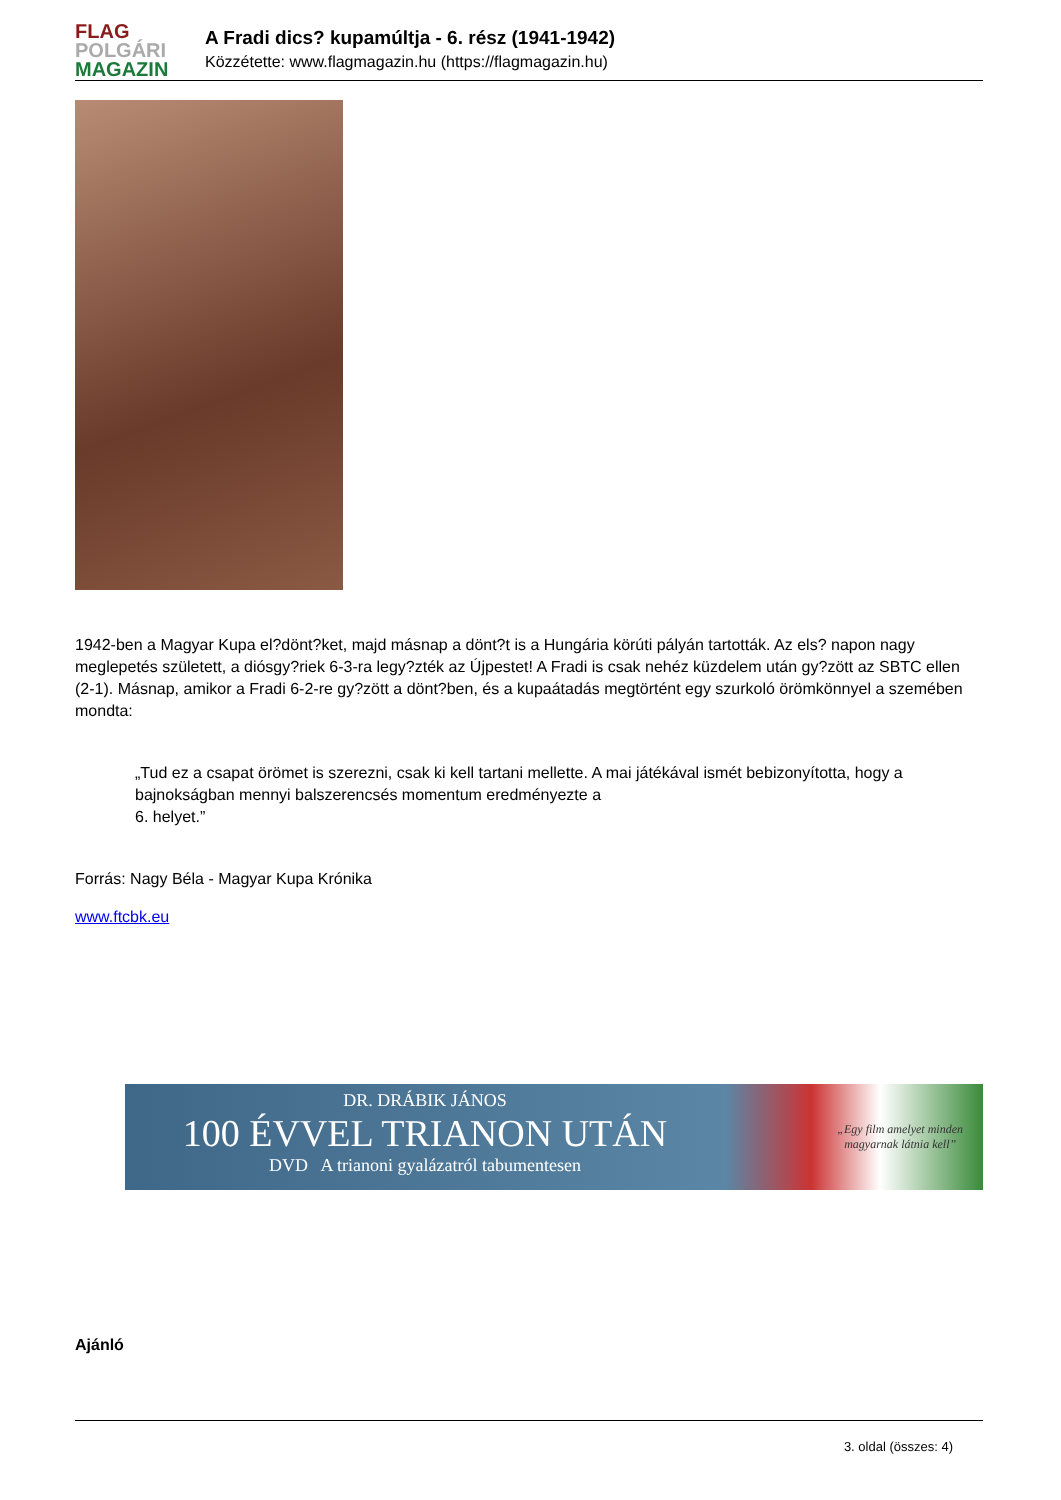FLAG
POLGÁRI
MAGAZIN
A Fradi dics? kupamúltja - 6. rész (1941-1942)
Közzétette: www.flagmagazin.hu (https://flagmagazin.hu)
1942-ben a Magyar Kupa el?dönt?ket, majd másnap a dönt?t is a Hungária körúti pályán tartották. Az els? napon nagy meglepetés született, a diósgy?riek 6-3-ra legy?zték az Újpestet! A Fradi is csak nehéz küzdelem után gy?zött az SBTC ellen (2-1). Másnap, amikor a Fradi 6-2-re gy?zött a dönt?ben, és a kupaátadás megtörtént egy szurkoló örömkönnyel a szemében mondta:
„Tud ez a csapat örömet is szerezni, csak ki kell tartani mellette. A mai játékával ismét bebizonyította, hogy a bajnokságban mennyi balszerencsés momentum eredményezte a
6. helyet.”
Forrás: Nagy Béla - Magyar Kupa Krónika
www.ftcbk.eu
DR. DRÁBIK JÁNOS
100 ÉVVEL TRIANON UTÁN
DVD A trianoni gyalázatról tabumentesen
„Egy film amelyet minden
magyarnak látnia kell”
Ajánló
3. oldal (összes: 4)